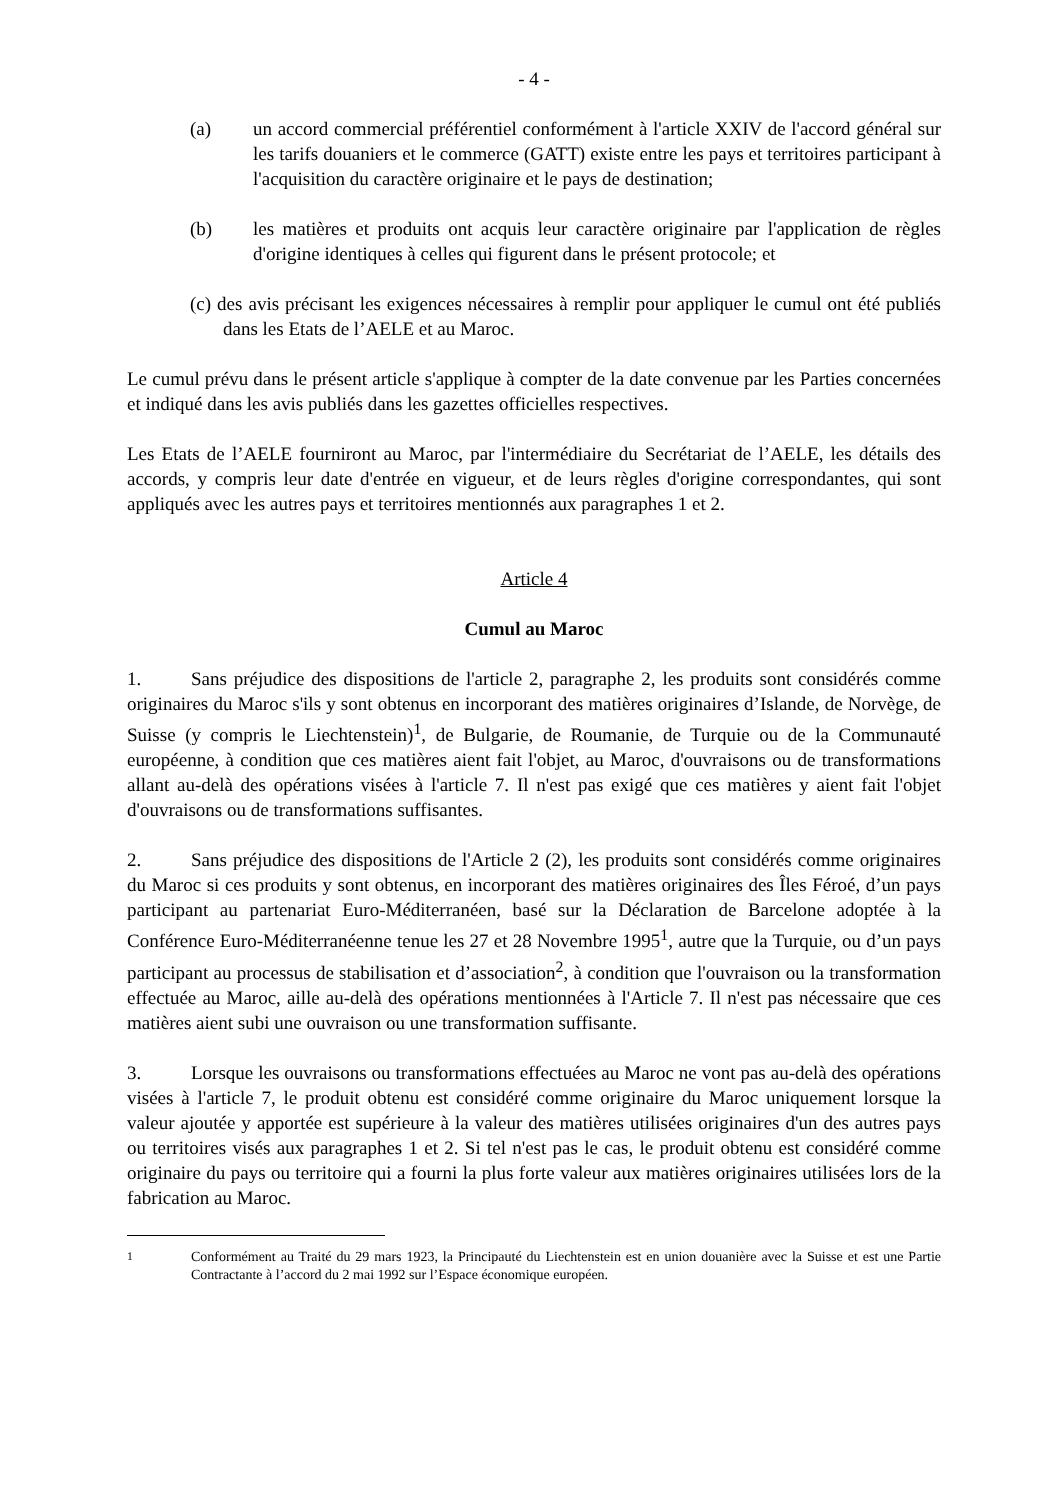- 4 -
(a) un accord commercial préférentiel conformément à l'article XXIV de l'accord général sur les tarifs douaniers et le commerce (GATT) existe entre les pays et territoires participant à l'acquisition du caractère originaire et le pays de destination;
(b) les matières et produits ont acquis leur caractère originaire par l'application de règles d'origine identiques à celles qui figurent dans le présent protocole; et
(c) des avis précisant les exigences nécessaires à remplir pour appliquer le cumul ont été publiés dans les Etats de l’AELE et au Maroc.
Le cumul prévu dans le présent article s'applique à compter de la date convenue par les Parties concernées et indiqué dans les avis publiés dans les gazettes officielles respectives.
Les Etats de l’AELE fourniront au Maroc, par l'intermédiaire du Secrétariat de l’AELE, les détails des accords, y compris leur date d'entrée en vigueur, et de leurs règles d'origine correspondantes, qui sont appliqués avec les autres pays et territoires mentionnés aux paragraphes 1 et 2.
Article 4
Cumul au Maroc
1. Sans préjudice des dispositions de l'article 2, paragraphe 2, les produits sont considérés comme originaires du Maroc s'ils y sont obtenus en incorporant des matières originaires d’Islande, de Norvège, de Suisse (y compris le Liechtenstein)<sup>1</sup>, de Bulgarie, de Roumanie, de Turquie ou de la Communauté européenne, à condition que ces matières aient fait l'objet, au Maroc, d'ouvraisons ou de transformations allant au-delà des opérations visées à l'article 7. Il n'est pas exigé que ces matières y aient fait l'objet d'ouvraisons ou de transformations suffisantes.
2. Sans préjudice des dispositions de l'Article 2 (2), les produits sont considérés comme originaires du Maroc si ces produits y sont obtenus, en incorporant des matières originaires des Îles Féroé, d’un pays participant au partenariat Euro-Méditerranéen, basé sur la Déclaration de Barcelone adoptée à la Conférence Euro-Méditerranéenne tenue les 27 et 28 Novembre 1995<sup>1</sup>, autre que la Turquie, ou d’un pays participant au processus de stabilisation et d’association<sup>2</sup>, à condition que l'ouvraison ou la transformation effectuée au Maroc, aille au-delà des opérations mentionnées à l'Article 7. Il n'est pas nécessaire que ces matières aient subi une ouvraison ou une transformation suffisante.
3. Lorsque les ouvraisons ou transformations effectuées au Maroc ne vont pas au-delà des opérations visées à l'article 7, le produit obtenu est considéré comme originaire du Maroc uniquement lorsque la valeur ajoutée y apportée est supérieure à la valeur des matières utilisées originaires d'un des autres pays ou territoires visés aux paragraphes 1 et 2. Si tel n'est pas le cas, le produit obtenu est considéré comme originaire du pays ou territoire qui a fourni la plus forte valeur aux matières originaires utilisées lors de la fabrication au Maroc.
<sup>1</sup> Conformément au Traité du 29 mars 1923, la Principauté du Liechtenstein est en union douanière avec la Suisse et est une Partie Contractante à l’accord du 2 mai 1992 sur l’Espace économique européen.